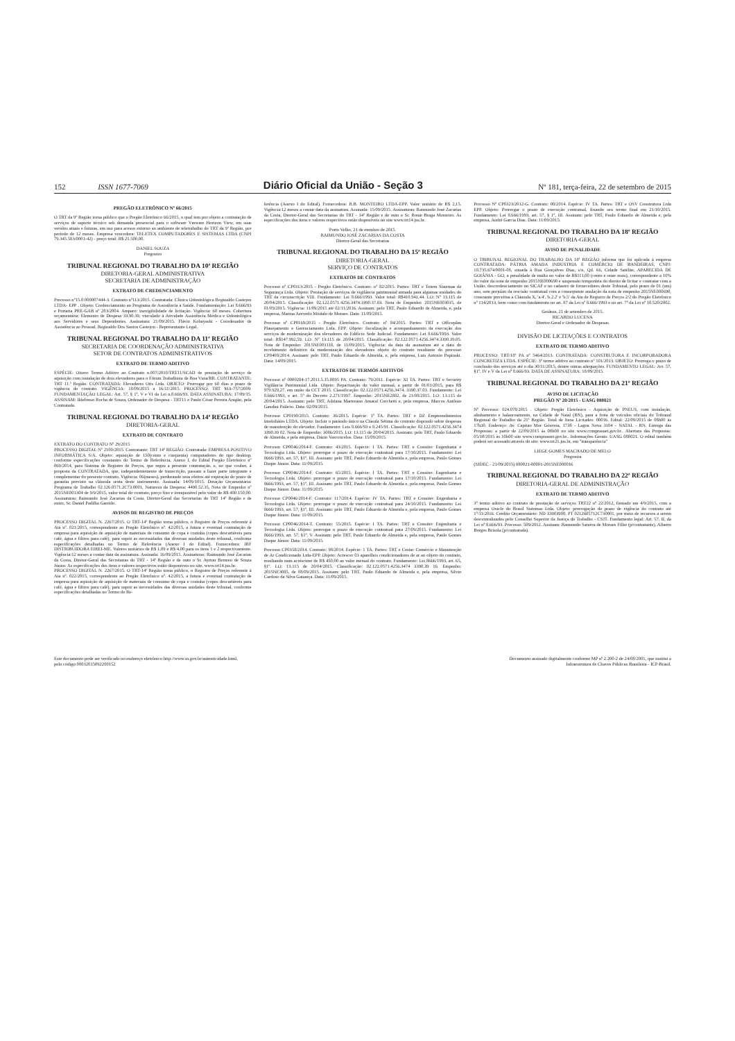152 ISSN 1677-7069 Diário Oficial da União - Seção 3 Nº 181, terça-feira, 22 de setembro de 2015
PREGÃO ELETRÔNICO Nº 66/2015
O TRT da 9ª Região torna público que o Pregão Eletrônico 66/2015, o qual tem por objeto a contratação de serviços de suporte técnico sob demanda presencial para o software Vmware Horizon View, em suas versões atuais e futuras, em uso para acesso externo ao ambiente de teletrabalho do TRT da 9ª Região, por período de 12 meses. Empresa vencedora: TELETEX COMPUTADORES E SISTEMAS LTDA (CNPJ 79.345.583/0001-42) - preço total: R$ 21.500,00.
DANIEL SOUZA
Pregoeiro
TRIBUNAL REGIONAL DO TRABALHO DA 10ª REGIÃO
DIRETORIA-GERAL ADMINISTRATIVA
SECRETARIA DE ADMINISTRAÇÃO
EXTRATO DE CREDENCIAMENTO
Processo nº15.0.000007444-3. Contrato nº113/2015. Contratada: Clínica Odontológica Reginaldo Castejon LTDA- EPP . Objeto: Credenciamento ao Programa de Assistência à Saúde. Fundamentação: Lei 8.666/93 e Portaria PRE-GAB nº 283/2004. Amparo: inexigibilidade de licitação. Vigência: 60 meses. Cobertura orçamentária: Elemento de Despesa 33.90.39, vinculado à Atividade Assistência Médica e Odontológica aos Servidores e seus Dependentes. Assinatura: 21/09/2015. Flávio Kobayashi - Coordenador de Assistência ao Pessoal. Reginaldo Dos Santos Castejon - Representante Legal.
TRIBUNAL REGIONAL DO TRABALHO DA 11ª REGIÃO
SECRETARIA DE COORDENAÇÃO ADMINISTRATIVA
SETOR DE CONTRATOS ADMINISTRATIVOS
EXTRATO DE TERMO ADITIVO
ESPÉCIE: Oitavo Termo Aditivo ao Contrato n.007/2010/TRT11/SCAD de prestação de serviço de aquisição com instalação de dois elevadores para o Fórum Trabalhista de Boa Vista/RR. CONTRATANTE: TRT 11.ª Região. CONTRATADA: Elevadores Otis Ltda. OBJETO: Prorrogar por 60 dias o prazo de vigência do contrato. VIGÊNCIA: 18/09/2015 a 16/11/2015. PROCESSO: TRT MA-757/2009. FUNDAMENTAÇÃO LEGAL: Art. 57, § 1º, V e VI da Lei n.8.666/93. DATA ASSINATURA: 17/09/15. ASSINAM: Ildefonso Rocha de Souza, Ordenador de Despesa - TRT11 e Paulo César Pereira Aragão, pela Contratada.
TRIBUNAL REGIONAL DO TRABALHO DA 14ª REGIÃO
DIRETORIA-GERAL
EXTRATO DE CONTRATO
EXTRATO DO CONTRATO Nº 29/2015
PROCESSO DIGITAL Nº 2100/2015. Contratante: TRT 14ª REGIÃO. Contratada: EMPRESA POSITIVO INFORMÁTICA S/A. Objeto: aquisição de 150(cento e cinquenta) computadores do tipo desktop, conforme especificações constantes do Termo de Referência, Anexo I, do Edital Pregão Eletrônico nº 069/2014, para Sistema de Registro de Preços, que regeu a presente contratação, e, no que couber, à proposta da CONTRATADA, que, independentemente de transcrição, passam a fazer parte integrante e complementar do presente contrato. Vigência: 06(meses), perdurando seus efeitos até expiração do prazo de garantia previsto na cláusula sexta deste instrumento. Assinada: 14/09/1015. Dotação Orçamentária: Programa de Trabalho 02.126.0571.2C73.0001, Natureza da Despesa: 4490.52.35, Nota de Empenho nº 2015NE001304 de 9/9/2015, valor total do contrato, preço fixo e irreajustável pelo valor de R$ 480.150,00. Assinaturas: Raimundo José Zacarias da Costa, Diretor-Geral das Secretarias do TRT 14ª Região e de outro, Sr. Daniel Padilha Garrido.
AVISOS DE REGISTRO DE PREÇOS
PROCESSO DIGITAL N. 2267/2015. O TRT-14ª Região torna público, o Registro de Preços referente à Ata nº. 021/2015, correspondente ao Pregão Eletrônico nº. 42/2015, a futura e eventual contratação de empresa para aquisição de aquisição de materiais de consumo de copa e cozinha (copos descartáveis para café, água e filtros para café), para suprir as necessidades das diversas unidades deste tribunal, conforme especificações detalhadas no Termo de Referência (Anexo I do Edital). Fornecedora: JRF DISTRIBUIDORA EIREI-ME. Valores unitários de R$ 1,09 e R$ 4,00 para os itens 1 e 2 respectivamente. Vigência:12 meses a contar data da assinatura. Assinada: 16/09/2015. Assinaturas: Raimundo José Zacarias da Costa, Diretor-Geral das Secretarias do TRT - 14ª Região e de outo o Sr. Ayrton Bermeo de Souza Júnior. As especificações dos itens e valores respectivos estão disponíveis no site, www.trt14.jus.br.
PROCESSO DIGITAL N. 2267/2015. O TRT-14ª Região torna público, o Registro de Preços referente à Ata nº. 022/2015, correspondente ao Pregão Eletrônico nº. 42/2015, a futura e eventual contratação de empresa para aquisição de aquisição de materiais de consumo de copa e cozinha (copos descartáveis para café, água e filtros para café), para suprir as necessidades das diversas unidades deste tribunal, conforme especificações detalhadas no Termo de Re-
ferência (Anexo I do Edital). Fornecedora: R.B. MONTEIRO LTDA-EPP. Valor unitário de R$ 2,15. Vigência:12 meses a contar data da assinatura. Assinada: 15/09/2015. Assinaturas: Raimundo José Zacarias da Costa, Diretor-Geral das Secretarias do TRT - 14ª Região e de outo o Sr. Ronie Braga Monteiro. As especificações dos itens e valores respectivos estão disponíveis no site www.trt14.jus.br.
Porto Velho, 21 de etembro de 2015.
RAIMUNDO JOSÉ ZACARIAS DA COSTA
Diretor-Geral das Secretarias
TRIBUNAL REGIONAL DO TRABALHO DA 15ª REGIÃO
DIRETORIA-GERAL
SERVIÇO DE CONTRATOS
EXTRATOS DE CONTRATOS
Processo nº CP0113/2015 - Pregão Eletrônico. Contrato: nº 82/2015. Partes: TRT e Totem Sistemas de Segurança Ltda. Objeto: Prestação de serviços de vigilância patrimonial armada para algumas unidades do TRT da circunscrição VIII. Fundamento: Lei 8.666/1993. Valor total: R$410.941,44. LO: Nº 13.115 de 20/04/2015. Classificação: 02.122.0571.4256.3474.3390.37.03. Nota de Empenho: 2015NE003035, de 01/09/2015. Vigência: 11/09/2015 até 02/11/2016. Assinam: pelo TRT, Paulo Eduardo de Almeida, e, pela empresa, Marina Azevedo Módulo de Moraes. Data: 11/09/2015.
Processo nº CP0169/2015 - Pregão Eletrônico. Contrato: nº 84/2015. Partes: TRT e Officeplan Planejamento e Gerenciamento Ltda. EPP. Objeto: fiscalização e acompanhamento da execução dos serviços de modernização dos elevadores do Edifício Sede Judicial. Fundamento: Lei 8.666/1993. Valor total: R$147.992,59. LO: Nº 13.115 de 20/04/2015. Classificação: 02.122.0571.4256.3474.3390.39.05. Nota de Empenho: 2015NE003118, de 11/09/2015. Vigência: da data da assinatura até a data do recebimento definitivo da modernização dos elevadores objeto do contrato resultante do processo CP0408/2014. Assinam: pelo TRT, Paulo Eduardo de Almeida, e, pela empresa, Luis Antonio Pupinski. Data: 14/09/2015.
EXTRATOS DE TERMOS ADITIVOS
Processo nº 0000284-17.2011.5.15.0895 PA. Contrato: 79/2011. Espécie: XI TA. Partes: TRT e Security Vigilância Patrimonial Ltda. Objeto: Repactuação do valor mensal, a partir de 01/01/2015, para R$ 979.929,27, em razão da CCT 2015. Classificação: 02.122.0571.4256.3474. 3390.37.03. Fundamento: Lei 8.666/1993, e art. 5º do Decreto 2.271/1997. Empenho: 2015NE2882, de 21/08/2015. LO: 13.115 de 20/04/2015. Assinam: pelo TRT, Adriana Martorano Amaral Corchetti e, pela empresa, Marcos Antônio Gandini Palácio. Data: 02/09/2015.
Processo CP0190/2015. Contrato: 36/2015. Espécie: 1º TA. Partes: TRT e DZ Empreendimentos Imobiliáios LTDA. Objeto: Incluir o parárafo único na Clásula Sétima do contrato dispondo sobre despesas de manutenção do elevador. Fundamento: Leis 8.666/93 e 8.245/91. Classificação: 02.122.0571.4256.3474 3390.39 02. Nota de Empenho: 3086/2015. LO: 13.115 de 20/04/2015. Assinam: pelo TRT, Paulo Eduardo de Almeida, e pela empresa, Dázio Vasconcelos. Data: 15/09/2015.
Processo CP0046/2014-F. Contrato: 43/2015. Espécie: I TA. Partes: TRT e Consitec Engenharia e Tecnologia Ltda. Objeto: prorrogar o prazo de execução contratual para 17/10/2015. Fundamento: Lei 8666/1993, art. 57, §1º, III. Assinam: pelo TRT, Paulo Eduardo de Almeida e, pela empresa, Paulo Gomes Duque Júnior. Data: 11/09/2015.
Processo CP0046/2014-F. Contrato: 65/2015. Espécie: I TA. Partes: TRT e Consitec Engenharia e Tecnologia Ltda. Objeto: prorrogar o prazo de execução contratual para 17/10/2015. Fundamento: Lei 8666/1993, art. 57, §1º, III. Assinam: pelo TRT, Paulo Eduardo de Almeida e, pela empresa, Paulo Gomes Duque Júnior. Data: 11/09/2015.
Processo CP0046/2014-F. Contrato: 117/2014. Espécie: IV TA. Partes: TRT e Consitec Engenharia e Tecnologia Ltda. Objeto: prorrogar o prazo de execução contratual para 24/10/2015. Fundamento: Lei 8666/1993, art. 57, §1º, III. Assinam: pelo TRT, Paulo Eduardo de Almeida e, pela empresa, Paulo Gomes Duque Júnior. Data: 11/09/2015.
Processo CP0046/2014-T. Contrato: 55/2015. Espécie: I TA. Partes: TRT e Consitec Engenharia e Tecnologia Ltda. Objeto: prorrogar o prazo de execução contratual para 27/09/2015. Fundamento: Lei 8666/1993, art. 57, §1º, V. Assinam: pelo TRT, Paulo Eduardo de Almeida e, pela empresa, Paulo Gomes Duque Júnior. Data: 11/09/2015.
Processo CP0358/2014. Contrato: 98/2014. Espécie: 1 TA. Partes: TRT e Cestac Comércio e Manutenção de Ar Condicionado Ltda-EPP. Objeto: Acrescer 03 aparelhos condicionadores de ar ao objeto do contrato, resultando num acréscimo de R$ 450,00 ao valor mensal do contrato. Fundamento: Lei 8666/1993, art. 65, §1º. LO: 13.115 de 20/04/2015. Classificação: 02.122.0571.4256.3474 3390.39 16. Empenho: 2015NE3085, de 08/09/2015. Assinam: pelo TRT, Paulo Eduardo de Almeida e, pela empresa, Silvio Cardoso da Silva Ganança. Data: 11/09/2015.
Processo Nº CP0323/2012-G. Contrato: 08/2014. Espécie: IV TA. Partes: TRT e OSV Construtora Ltda EPP. Objeto: Prorrogar o prazo de execução contratual, fixando seu termo final em 21/10/2015. Fundamento: Lei 8.666/1993, art. 57, § 1º, III. Assinam: pelo TRT, Paulo Eduardo de Almeida e, pela empresa, André Garcia Dias. Data: 11/09/2015.
TRIBUNAL REGIONAL DO TRABALHO DA 18ª REGIÃO
DIRETORIA-GERAL
AVISO DE PENALIDADE
O TRIBUNAL REGIONAL DO TRABALHO DA 18ª REGIÃO informa que foi aplicada à empresa CONTRATADA: PÁTRIA AMADA INDUSTRIA E COMÉRCIO DE BANDEIRAS, CNPJ: 18.735.674/0001-08, situada à Rua Gonçalves Dias, s/n, Qd. 66, Cidade Satélite, APARECIDA DE GOIÂNIA - GO, a penalidade de multa no valor de R$111,00 (cento e onze reais), correspondente a 10% do valor da nota de empenho 2015NE000690 e suspensão temporária do direito de licitar e contratar com a União, descredenciamento no SICAF e no cadastro de fornecedores deste Tribunal, pelo prazo de 01 (um) ano, sem prejuízo da rescisão contratual com a consequente anulação da nota de empenho 2015NE000690, consoante preceitua a Cláusula X, 'a.4', 'b.2.2' e 'b.5' da Ata de Registro de Preços 2/2 do Pregão Eletrônico nº 114/2013, bem como com fundamento no art. 87 da Lei nº 8.666/1993 e no art. 7º da Lei nº 10.520/2002.
Goiânia, 21 de setembro de 2015.
RICARDO LUCENA
Diretor-Geral e Ordenador de Despesas
DIVISÃO DE LICITAÇÕES E CONTRATOS
EXTRATO DE TERMO ADITIVO
PROCESSO: TRT/18ª PA nº 5464/2013. CONTRATADA: CONSTRUTORA E INCORPORADORA CONCRETIZA LTDA. ESPÉCIE: 3º termo aditivo ao contrato nº 101/2013. OBJETO: Prorroga o prazo de conclusão dos serviços até o dia 30/11/2015, dentre outras adequações. FUNDAMENTO LEGAL: Art. 57, §1º, IV e V da Lei nº 8.666/93. DATA DE ASSINATURA: 18/09/2015.
TRIBUNAL REGIONAL DO TRABALHO DA 21ª REGIÃO
AVISO DE LICITAÇÃO
PREGÃO Nº 20/2015 - UASG 080021
Nº Processo: 024.078/2015 . Objeto: Pregão Eletrônico - Aquisição de PNEUS, com instalação, alinhamento e balanceamento, na Cidade de Natal (RN), para a frota de veículos oficiais do Tribunal Regional do Trabalho da 21ª Região. Total de Itens Licitados: 00016. Edital: 22/09/2015 de 08h00 às 17h30. Endereço: Av. Capitao Mor Gouveia, 1738 - Lagoa Nova 3104 - NATAL - RN. Entrega das Propostas: a partir de 22/09/2015 às 08h00 no site www.comprasnet.gov.br.. Abertura das Propostas: 05/10/2015 às 10h00 site www.comprasnet.gov.br.. Informações Gerais: UASG 080021. O edital também poderá ser acessado através do site: www.trt21.jus.br, em "transparência"
LIEGE GOMES MACHADO DE MELO
Pregoeira
(SIDEC - 21/09/2015) 080021-00001-2015NE000016
TRIBUNAL REGIONAL DO TRABALHO DA 22ª REGIÃO
DIRETORIA-GERAL DE ADMINISTRAÇÃO
EXTRATO DE TERMO ADITIVO
3º termo aditivo ao contrato de prestação de serviços TRT22 nº 22/2012, firmado em 4/9/2015, com a empresa Oracle do Brasil Sistemas Ltda. Objeto: prorrogação do prazo de vigência do contrato até 1º/11/2016. Crédito Orçamentário: ND 33903908, PT 0212605712C730001, por meio de recursos a serem descentralizados pelo Conselho Superior da Justiça do Trabalho - CSJT. Fundamento legal: Art. 57, II, da Lei nº 8.666/93. Processo: 509/2012. Assinam: Raimundo Saraiva de Moraes Filho (p/contratante), Alberto Borges Brisola (p/contratada).
Este documento pode ser verificado no endereço eletrônico http://www.in.gov.br/autenticidade.html,
pelo código 00032015092200152
Documento assinado digitalmente conforme MP nº 2.200-2 de 24/08/2001, que institui a
Infraestrutura de Chaves Públicas Brasileira - ICP-Brasil.